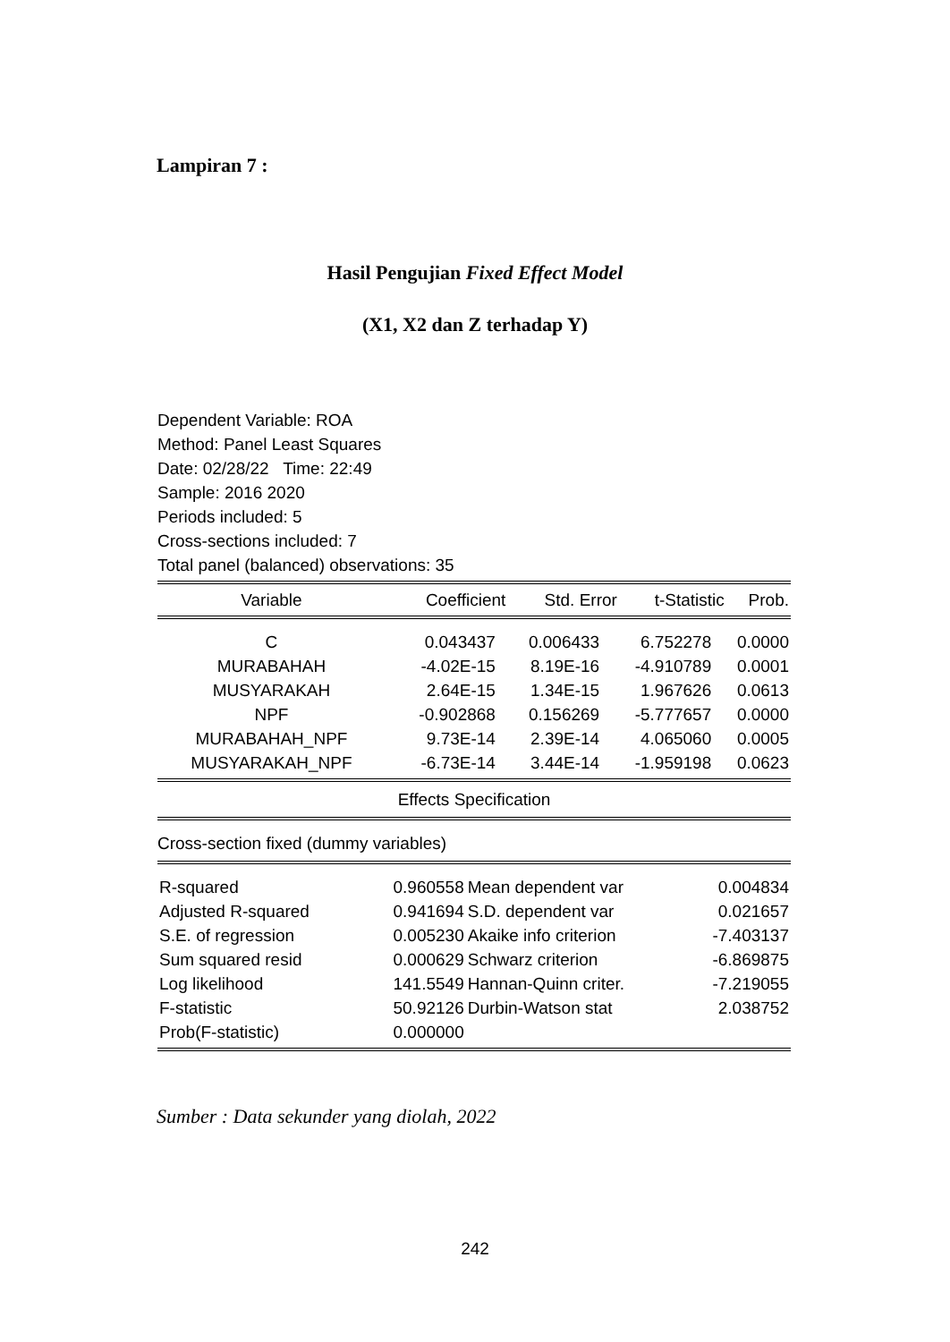Lampiran 7 :
Hasil Pengujian Fixed Effect Model
(X1, X2 dan Z terhadap Y)
Dependent Variable: ROA
Method: Panel Least Squares
Date: 02/28/22 Time: 22:49
Sample: 2016 2020
Periods included: 5
Cross-sections included: 7
Total panel (balanced) observations: 35
| Variable | Coefficient | Std. Error | t-Statistic | Prob. |
| --- | --- | --- | --- | --- |
| C | 0.043437 | 0.006433 | 6.752278 | 0.0000 |
| MURABAHAH | -4.02E-15 | 8.19E-16 | -4.910789 | 0.0001 |
| MUSYARAKAH | 2.64E-15 | 1.34E-15 | 1.967626 | 0.0613 |
| NPF | -0.902868 | 0.156269 | -5.777657 | 0.0000 |
| MURABAHAH_NPF | 9.73E-14 | 2.39E-14 | 4.065060 | 0.0005 |
| MUSYARAKAH_NPF | -6.73E-14 | 3.44E-14 | -1.959198 | 0.0623 |
Effects Specification
Cross-section fixed (dummy variables)
| R-squared | 0.960558 | Mean dependent var | 0.004834 |
| Adjusted R-squared | 0.941694 | S.D. dependent var | 0.021657 |
| S.E. of regression | 0.005230 | Akaike info criterion | -7.403137 |
| Sum squared resid | 0.000629 | Schwarz criterion | -6.869875 |
| Log likelihood | 141.5549 | Hannan-Quinn criter. | -7.219055 |
| F-statistic | 50.92126 | Durbin-Watson stat | 2.038752 |
| Prob(F-statistic) | 0.000000 | | |
Sumber : Data sekunder yang diolah, 2022
242